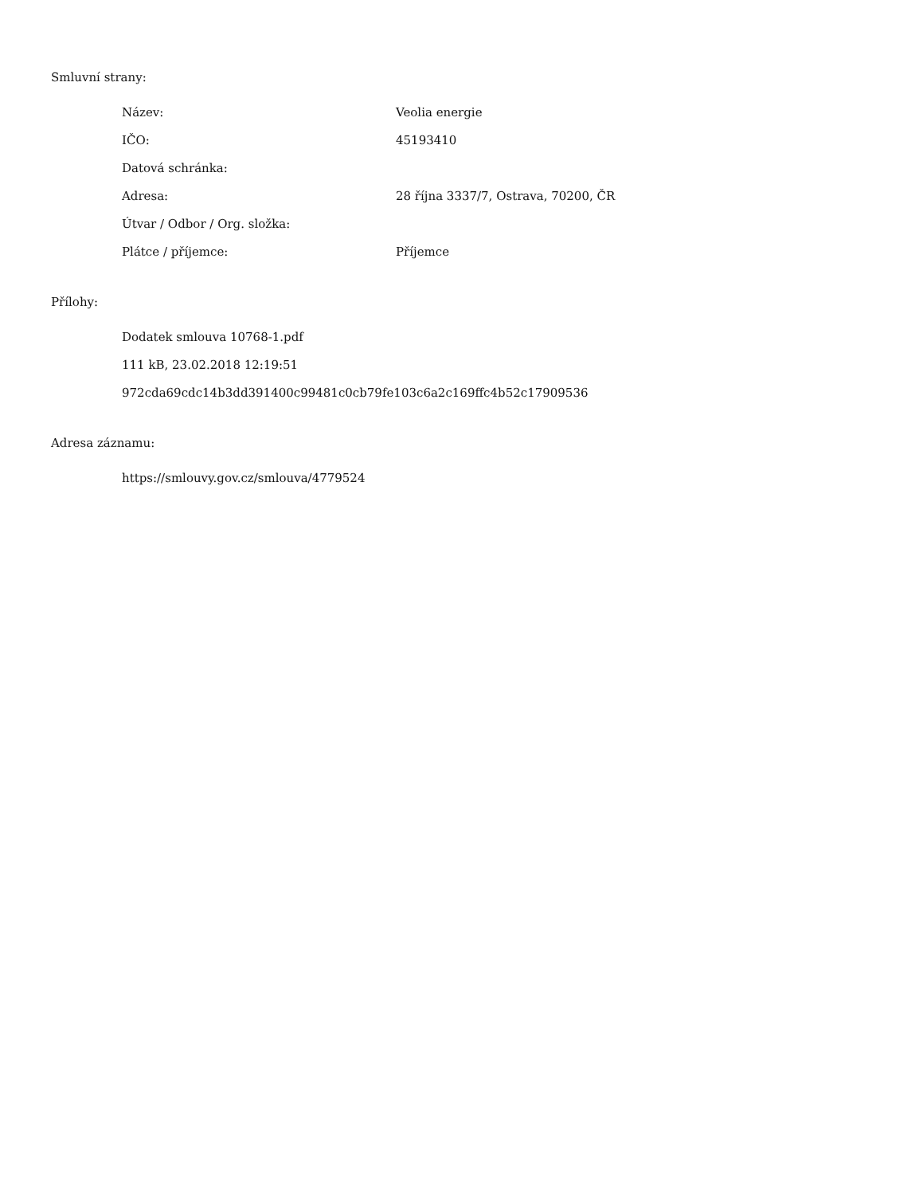Smluvní strany:
| Název: | Veolia energie |
| IČO: | 45193410 |
| Datová schránka: | |
| Adresa: | 28 října 3337/7, Ostrava, 70200, ČR |
| Útvar / Odbor / Org. složka: | |
| Plátce / příjemce: | Příjemce |
Přílohy:
Dodatek smlouva 10768-1.pdf
111 kB, 23.02.2018 12:19:51
972cda69cdc14b3dd391400c99481c0cb79fe103c6a2c169ffc4b52c17909536
Adresa záznamu:
https://smlouvy.gov.cz/smlouva/4779524